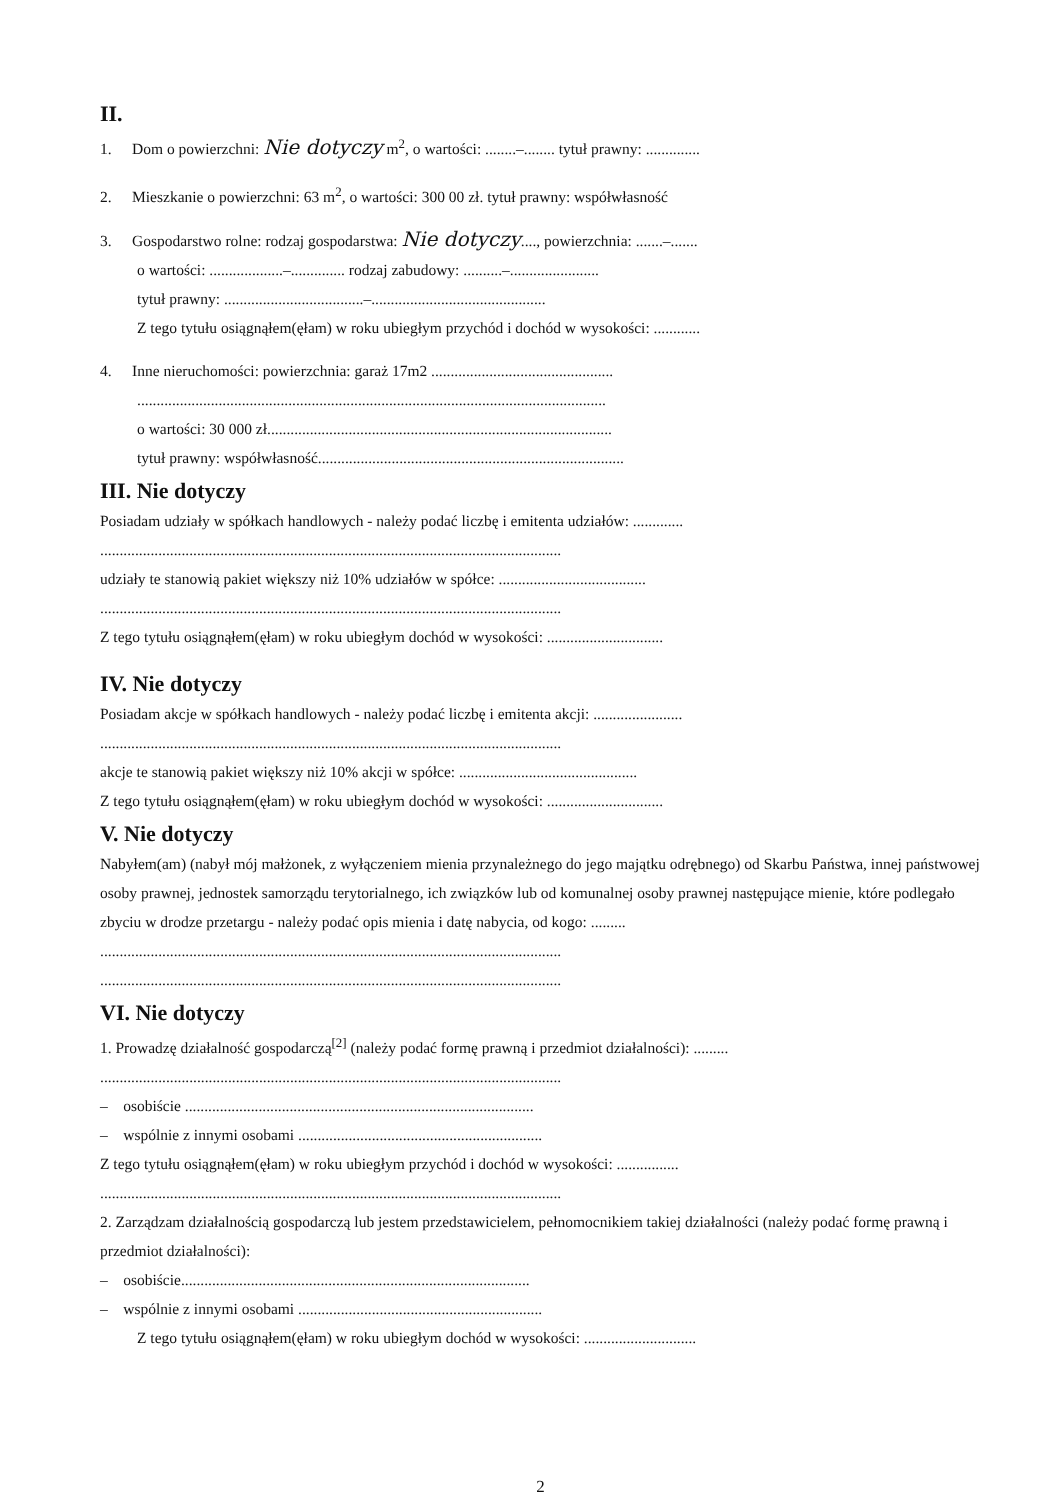II.
1. Dom o powierzchni: Nie dotyczy m<sup>2</sup>, o wartości: ........–........ tytuł prawny: ..............
2. Mieszkanie o powierzchni: 63 m<sup>2</sup>, o wartości: 300 00 zł. tytuł prawny: współwłasność
3. Gospodarstwo rolne: rodzaj gospodarstwa: Nie dotyczy...., powierzchnia: .......–.......
o wartości: ...................–.............. rodzaj zabudowy: ..........–.......................
tytuł prawny: ....................................–.............................................
Z tego tytułu osiągnąłem(ęłam) w roku ubiegłym przychód i dochód w wysokości: ............
4. Inne nieruchomości: powierzchnia: garaż 17m2 ...............................................
.........................................................................................................................
o wartości: 30 000 zł.........................................................................................
tytuł prawny: współwłasność...............................................................................
III. Nie dotyczy
Posiadam udziały w spółkach handlowych - należy podać liczbę i emitenta udziałów: .............
.......................................................................................................................
udziały te stanowią pakiet większy niż 10% udziałów w spółce: ......................................
.......................................................................................................................
Z tego tytułu osiągnąłem(ęłam) w roku ubiegłym dochód w wysokości: ..............................
IV. Nie dotyczy
Posiadam akcje w spółkach handlowych - należy podać liczbę i emitenta akcji: .......................
.......................................................................................................................
akcje te stanowią pakiet większy niż 10% akcji w spółce: ..............................................
Z tego tytułu osiągnąłem(ęłam) w roku ubiegłym dochód w wysokości: ..............................
V. Nie dotyczy
Nabyłem(am) (nabył mój małżonek, z wyłączeniem mienia przynależnego do jego majątku odrębnego) od Skarbu Państwa, innej państwowej osoby prawnej, jednostek samorządu terytorialnego, ich związków lub od komunalnej osoby prawnej następujące mienie, które podlegało zbyciu w drodze przetargu - należy podać opis mienia i datę nabycia, od kogo: .........
.......................................................................................................................
.......................................................................................................................
VI. Nie dotyczy
1. Prowadzę działalność gospodarczą<sup>[2]</sup> (należy podać formę prawną i przedmiot działalności): .........
.......................................................................................................................
– osobiście ..........................................................................................
– wspólnie z innymi osobami ...............................................................
Z tego tytułu osiągnąłem(ęłam) w roku ubiegłym przychód i dochód w wysokości: ................
.......................................................................................................................
2. Zarządzam działalnością gospodarczą lub jestem przedstawicielem, pełnomocnikiem takiej działalności (należy podać formę prawną i przedmiot działalności):
– osobiście..........................................................................................
– wspólnie z innymi osobami ...............................................................
Z tego tytułu osiągnąłem(ęłam) w roku ubiegłym dochód w wysokości: .............................
2